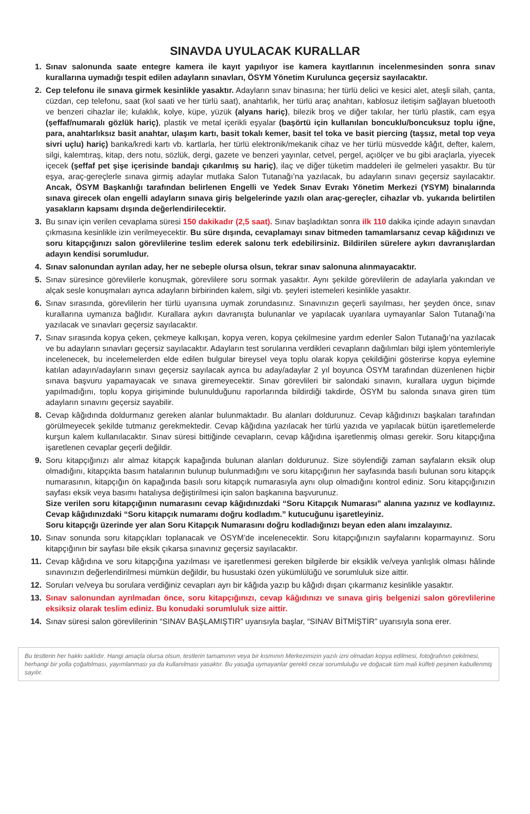SINAVDA UYULACAK KURALLAR
1. Sınav salonunda saate entegre kamera ile kayıt yapılıyor ise kamera kayıtlarının incelenmesinden sonra sınav kurallarına uymadığı tespit edilen adayların sınavları, ÖSYM Yönetim Kurulunca geçersiz sayılacaktır.
2. Cep telefonu ile sınava girmek kesinlikle yasaktır. Adayların sınav binasına; her türlü delici ve kesici alet, ateşli silah, çanta, cüzdan, cep telefonu, saat (kol saati ve her türlü saat), anahtarlık, her türlü araç anahtarı, kablosuz iletişim sağlayan bluetooth ve benzeri cihazlar ile; kulaklık, kolye, küpe, yüzük (alyans hariç), bilezik broş ve diğer takılar, her türlü plastik, cam eşya (şeffaf/numaralı gözlük hariç), plastik ve metal içerikli eşyalar (başörtü için kullanılan boncuklu/boncuksuz toplu iğne, para, anahtarlıksız basit anahtar, ulaşım kartı, basit tokalı kemer, basit tel toka ve basit piercing (taşsız, metal top veya sivri uçlu) hariç) banka/kredi kartı vb. kartlarla, her türlü elektronik/mekanik cihaz ve her türlü müsvedde kâğıt, defter, kalem, silgi, kalemtıraş, kitap, ders notu, sözlük, dergi, gazete ve benzeri yayınlar, cetvel, pergel, açıölçer ve bu gibi araçlarla, yiyecek içecek (şeffaf pet şişe içerisinde bandajı çıkarılmış su hariç), ilaç ve diğer tüketim maddeleri ile gelmeleri yasaktır. Bu tür eşya, araç-gereçlerle sınava girmiş adaylar mutlaka Salon Tutanağı’na yazılacak, bu adayların sınavı geçersiz sayılacaktır. Ancak, ÖSYM Başkanlığı tarafından belirlenen Engelli ve Yedek Sınav Evrakı Yönetim Merkezi (YSYM) binalarında sınava girecek olan engelli adayların sınava giriş belgelerinde yazılı olan araç-gereçler, cihazlar vb. yukarıda belirtilen yasakların kapsamı dışında değerlendirilecektir.
3. Bu sınav için verilen cevaplama süresi 150 dakikadır (2,5 saat). Sınav başladıktan sonra ilk 110 dakika içinde adayın sınavdan çıkmasına kesinlikle izin verilmeyecektir. Bu süre dışında, cevaplamayı sınav bitmeden tamamlarsanız cevap kâğıdınızı ve soru kitapçığınızı salon görevlilerine teslim ederek salonu terk edebilirsiniz. Bildirilen sürelere aykırı davranışlardan adayın kendisi sorumludur.
4. Sınav salonundan ayrılan aday, her ne sebeple olursa olsun, tekrar sınav salonuna alınmayacaktır.
5. Sınav süresince görevlilerle konuşmak, görevlilere soru sormak yasaktır. Aynı şekilde görevlilerin de adaylarla yakından ve alçak sesle konuşmaları ayrıca adayların birbirinden kalem, silgi vb. şeyleri istemeleri kesinlikle yasaktır.
6. Sınav sırasında, görevlilerin her türlü uyarısına uymak zorundasınız. Sınavınızın geçerli sayılması, her şeyden önce, sınav kurallarına uymanıza bağlıdır. Kurallara aykırı davranışta bulunanlar ve yapılacak uyarılara uymayanlar Salon Tutanağı’na yazılacak ve sınavları geçersiz sayılacaktır.
7. Sınav sırasında kopya çeken, çekmeye kalkışan, kopya veren, kopya çekilmesine yardım edenler Salon Tutanağı’na yazılacak ve bu adayların sınavları geçersiz sayılacaktır. Adayların test sorularına verdikleri cevapların dağılımları bilgi işlem yöntemleriyle incelenecek, bu incelemelerden elde edilen bulgular bireysel veya toplu olarak kopya çekildiğini gösterirse kopya eylemine katılan adayın/adayların sınavı geçersiz sayılacak ayrıca bu aday/adaylar 2 yıl boyunca ÖSYM tarafından düzenlenen hiçbir sınava başvuru yapamayacak ve sınava giremeyecektir. Sınav görevlileri bir salondaki sınavın, kurallara uygun biçimde yapılmadığını, toplu kopya girişiminde bulunulduğunu raporlarında bildirdiği takdirde, ÖSYM bu salonda sınava giren tüm adayların sınavını geçersiz sayabilir.
8. Cevap kâğıdında doldurmanız gereken alanlar bulunmaktadır. Bu alanları doldurunuz. Cevap kâğıdınızı başkaları tarafından görülmeyecek şekilde tutmanız gerekmektedir. Cevap kâğıdına yazılacak her türlü yazıda ve yapılacak bütün işaretlemelerde kurşun kalem kullanılacaktır. Sınav süresi bittiğinde cevapların, cevap kâğıdına işaretlenmiş olması gerekir. Soru kitapçığına işaretlenen cevaplar geçerli değildir.
9. Soru kitapçığınızı alır almaz kitapçık kapağında bulunan alanları doldurunuz. Size söylendiği zaman sayfaların eksik olup olmadığını, kitapçıkta basım hatalarının bulunup bulunmadığını ve soru kitapçığının her sayfasında basılı bulunan soru kitapçık numarasının, kitapçığın ön kapağında basılı soru kitapçık numarasıyla aynı olup olmadığını kontrol ediniz. Soru kitapçığınızın sayfası eksik veya basımı hatalıysa değiştirilmesi için salon başkanına başvurunuz.
Size verilen soru kitapçığının numarasını cevap kâğıdınızdaki “Soru Kitapçık Numarası” alanına yazınız ve kodlayınız. Cevap kâğıdınızdaki “Soru kitapçık numaramı doğru kodladım.” kutucuğunu işaretleyiniz.
Soru kitapçığı üzerinde yer alan Soru Kitapçık Numarasını doğru kodladığınızı beyan eden alanı imzalayınız.
10. Sınav sonunda soru kitapçıkları toplanacak ve ÖSYM’de incelenecektir. Soru kitapçığınızın sayfalarını koparmayınız. Soru kitapçığının bir sayfası bile eksik çıkarsa sınavınız geçersiz sayılacaktır.
11. Cevap kâğıdına ve soru kitapçığına yazılması ve işaretlenmesi gereken bilgilerde bir eksiklik ve/veya yanlışlık olması hâlinde sınavınızın değerlendirilmesi mümkün değildir, bu husustaki özen yükümlülüğü ve sorumluluk size aittir.
12. Soruları ve/veya bu sorulara verdiğiniz cevapları ayrı bir kâğıda yazıp bu kâğıdı dışarı çıkarmanız kesinlikle yasaktır.
13. Sınav salonundan ayrılmadan önce, soru kitapçığınızı, cevap kâğıdınızı ve sınava giriş belgenizi salon görevlilerine eksiksiz olarak teslim ediniz. Bu konudaki sorumluluk size aittir.
14. Sınav süresi salon görevlilerinin “SINAV BAŞLAMIŞTIR” uyarısıyla başlar, “SINAV BİTMİŞTİR” uyarısıyla sona erer.
Bu testlerin her hakkı saklıdır. Hangi amaçla olursa olsun, testlerin tamamının veya bir kısmının Merkezimizin yazılı izni olmadan kopya edilmesi, fotoğrafının çekilmesi, herhangi bir yolla çoğaltılması, yayımlanması ya da kullanılması yasaktır. Bu yasağa uymayanlar gerekli cezai sorumluluğu ve doğacak tüm mali külfeti peşinen kabullenmiş sayılır.